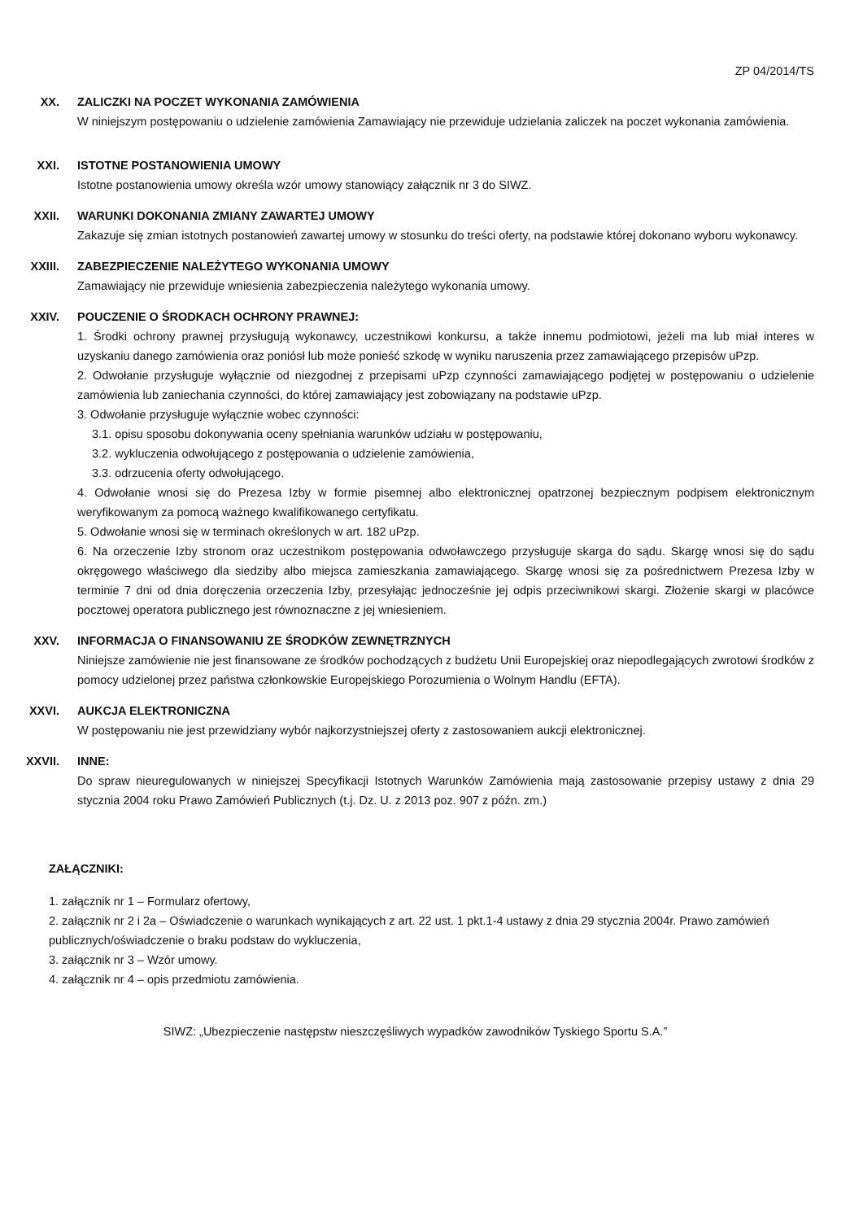ZP 04/2014/TS
XX. ZALICZKI NA POCZET WYKONANIA ZAMÓWIENIA
W niniejszym postępowaniu o udzielenie zamówienia Zamawiający nie przewiduje udzielania zaliczek na poczet wykonania zamówienia.
XXI. ISTOTNE POSTANOWIENIA UMOWY
Istotne postanowienia umowy określa wzór umowy stanowiący załącznik nr 3 do SIWZ.
XXII. WARUNKI DOKONANIA ZMIANY ZAWARTEJ UMOWY
Zakazuje się zmian istotnych postanowień zawartej umowy w stosunku do treści oferty, na podstawie której dokonano wyboru wykonawcy.
XXIII. ZABEZPIECZENIE NALEŻYTEGO WYKONANIA UMOWY
Zamawiający nie przewiduje wniesienia zabezpieczenia należytego wykonania umowy.
XXIV. POUCZENIE O ŚRODKACH OCHRONY PRAWNEJ:
1. Środki ochrony prawnej przysługują wykonawcy, uczestnikowi konkursu, a także innemu podmiotowi, jeżeli ma lub miał interes w uzyskaniu danego zamówienia oraz poniósł lub może ponieść szkodę w wyniku naruszenia przez zamawiającego przepisów uPzp.
2. Odwołanie przysługuje wyłącznie od niezgodnej z przepisami uPzp czynności zamawiającego podjętej w postępowaniu o udzielenie zamówienia lub zaniechania czynności, do której zamawiający jest zobowiązany na podstawie uPzp.
3. Odwołanie przysługuje wyłącznie wobec czynności:
3.1. opisu sposobu dokonywania oceny spełniania warunków udziału w postępowaniu,
3.2. wykluczenia odwołującego z postępowania o udzielenie zamówienia,
3.3. odrzucenia oferty odwołującego.
4. Odwołanie wnosi się do Prezesa Izby w formie pisemnej albo elektronicznej opatrzonej bezpiecznym podpisem elektronicznym weryfikowanym za pomocą ważnego kwalifikowanego certyfikatu.
5. Odwołanie wnosi się w terminach określonych w art. 182 uPzp.
6. Na orzeczenie Izby stronom oraz uczestnikom postępowania odwoławczego przysługuje skarga do sądu. Skargę wnosi się do sądu okręgowego właściwego dla siedziby albo miejsca zamieszkania zamawiającego. Skargę wnosi się za pośrednictwem Prezesa Izby w terminie 7 dni od dnia doręczenia orzeczenia Izby, przesyłając jednocześnie jej odpis przeciwnikowi skargi. Złożenie skargi w placówce pocztowej operatora publicznego jest równoznaczne z jej wniesieniem.
XXV. INFORMACJA O FINANSOWANIU ZE ŚRODKÓW ZEWNĘTRZNYCH
Niniejsze zamówienie nie jest finansowane ze środków pochodzących z budżetu Unii Europejskiej oraz niepodlegających zwrotowi środków z pomocy udzielonej przez państwa członkowskie Europejskiego Porozumienia o Wolnym Handlu (EFTA).
XXVI. AUKCJA ELEKTRONICZNA
W postępowaniu nie jest przewidziany wybór najkorzystniejszej oferty z zastosowaniem aukcji elektronicznej.
XXVII. INNE:
Do spraw nieuregulowanych w niniejszej Specyfikacji Istotnych Warunków Zamówienia mają zastosowanie przepisy ustawy z dnia 29 stycznia 2004 roku Prawo Zamówień Publicznych (t.j. Dz. U. z 2013 poz. 907 z późn. zm.)
ZAŁĄCZNIKI:
1. załącznik nr 1 – Formularz ofertowy,
2. załącznik nr 2 i 2a – Oświadczenie o warunkach wynikających z art. 22 ust. 1 pkt.1-4 ustawy z dnia 29 stycznia 2004r. Prawo zamówień publicznych/oświadczenie o braku podstaw do wykluczenia,
3. załącznik nr 3 – Wzór umowy.
4. załącznik nr 4 – opis przedmiotu zamówienia.
SIWZ: „Ubezpieczenie następstw nieszczęśliwych wypadków zawodników Tyskiego Sportu S.A.”